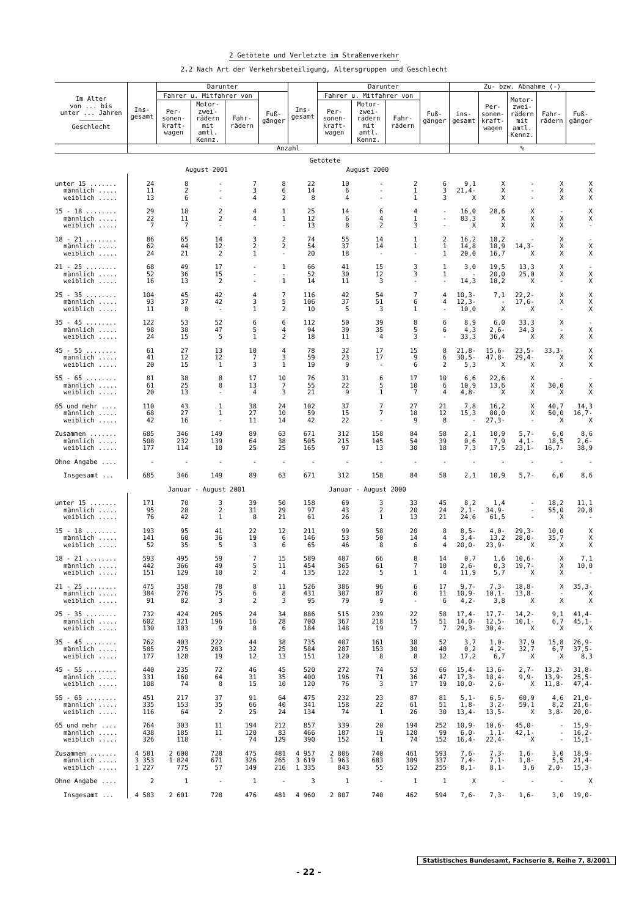2 Getötete und Verletzte im Straßenverkehr
2.2 Nach Art der Verkehrsbeteiligung, Altersgruppen und Geschlecht
| Im Alter von ... bis unter ... Jahren —————— Geschlecht | Ins- gesamt | Darunter | | | | Ins- gesamt | Darunter | | | | Zu- bzw. Abnahme (-) | | | | |
| --- | --- | --- | --- | --- | --- | --- | --- | --- | --- | --- | --- | --- | --- | --- | --- |
| | | Fahrer u. Mitfahrer von | | | Fuß- gänger | | Fahrer u. Mitfahrer von | | | Fuß- gänger | ins- gesamt | Per- sonen- kraft- wagen | Motor- zwei- rädern mit amtl. Kennz. | Fahr- rädern | Fuß- gänger |
| | | Per- sonen- kraft- wagen | Motor- zwei- rädern mit amtl. Kennz. | Fahr- rädern | | | Per- sonen- kraft- wagen | Motor- zwei- rädern mit amtl. Kennz. | Fahr- rädern | | | | | | |
| | Anzahl | | | | | | | | | | % | | | | |
| Getötete | | | | | | | | | | | | | | | |
| | August 2001 | | | | | August 2000 | | | | | | | | | |
| unter 15 ....... | 24 | 8 | - | 7 | 8 | 22 | 10 | - | 2 | 6 | 9,1 | X | - | X | X |
| männlich ..... | 11 | 2 | - | 3 | 6 | 14 | 6 | - | 1 | 3 | 21,4- | X | - | X | X |
| weiblich ..... | 13 | 6 | - | 4 | 2 | 8 | 4 | - | 1 | 3 | X | X | - | X | X |
| 15 - 18 ........ | 29 | 18 | 2 | 4 | 1 | 25 | 14 | 6 | 4 | - | 16,0 | 28,6 | X | - | X |
| männlich ..... | 22 | 11 | 2 | 4 | 1 | 12 | 6 | 4 | 1 | - | 83,3 | X | X | X | X |
| weiblich ..... | 7 | 7 | - | - | - | 13 | 8 | 2 | 3 | - | X | X | X | X | - |
| 18 - 21 ........ | 86 | 65 | 14 | 3 | 2 | 74 | 55 | 14 | 1 | 2 | 16,2 | 18,2 | - | X | - |
| männlich ..... | 62 | 44 | 12 | 2 | 2 | 54 | 37 | 14 | 1 | 1 | 14,8 | 18,9 | 14,3- | X | X |
| weiblich ..... | 24 | 21 | 2 | 1 | - | 20 | 18 | - | - | 1 | 20,0 | 16,7 | X | X | X |
| 21 - 25 ........ | 68 | 49 | 17 | - | 1 | 66 | 41 | 15 | 3 | 1 | 3,0 | 19,5 | 13,3 | X | - |
| männlich ..... | 52 | 36 | 15 | - | - | 52 | 30 | 12 | 3 | 1 | - | 20,0 | 25,0 | X | X |
| weiblich ..... | 16 | 13 | 2 | - | 1 | 14 | 11 | 3 | - | - | 14,3 | 18,2 | X | - | X |
| 25 - 35 ........ | 104 | 45 | 42 | 4 | 7 | 116 | 42 | 54 | 7 | 4 | 10,3- | 7,1 | 22,2- | X | X |
| männlich ..... | 93 | 37 | 42 | 3 | 5 | 106 | 37 | 51 | 6 | 4 | 12,3- | - | 17,6- | X | X |
| weiblich ..... | 11 | 8 | - | 1 | 2 | 10 | 5 | 3 | 1 | - | 10,0 | X | X | - | X |
| 35 - 45 ........ | 122 | 53 | 52 | 6 | 6 | 112 | 50 | 39 | 8 | 6 | 8,9 | 6,0 | 33,3 | X | - |
| männlich ..... | 98 | 38 | 47 | 5 | 4 | 94 | 39 | 35 | 5 | 6 | 4,3 | 2,6- | 34,3 | - | X |
| weiblich ..... | 24 | 15 | 5 | 1 | 2 | 18 | 11 | 4 | 3 | - | 33,3 | 36,4 | X | X | X |
| 45 - 55 ........ | 61 | 27 | 13 | 10 | 4 | 78 | 32 | 17 | 15 | 8 | 21,8- | 15,6- | 23,5- | 33,3- | X |
| männlich ..... | 41 | 12 | 12 | 7 | 3 | 59 | 23 | 17 | 9 | 6 | 30,5- | 47,8- | 29,4- | X | X |
| weiblich ..... | 20 | 15 | 1 | 3 | 1 | 19 | 9 | - | 6 | 2 | 5,3 | X | X | X | X |
| 55 - 65 ........ | 81 | 38 | 8 | 17 | 10 | 76 | 31 | 6 | 17 | 10 | 6,6 | 22,6 | X | - | - |
| männlich ..... | 61 | 25 | 8 | 13 | 7 | 55 | 22 | 5 | 10 | 6 | 10,9 | 13,6 | X | 30,0 | X |
| weiblich ..... | 20 | 13 | - | 4 | 3 | 21 | 9 | 1 | 7 | 4 | 4,8- | X | X | X | X |
| 65 und mehr .... | 110 | 43 | 1 | 38 | 24 | 102 | 37 | 7 | 27 | 21 | 7,8 | 16,2 | X | 40,7 | 14,3 |
| männlich ..... | 68 | 27 | 1 | 27 | 10 | 59 | 15 | 7 | 18 | 12 | 15,3 | 80,0 | X | 50,0 | 16,7- |
| weiblich ..... | 42 | 16 | - | 11 | 14 | 42 | 22 | - | 9 | 8 | - | 27,3- | - | X | X |
| Zusammen ....... | 685 | 346 | 149 | 89 | 63 | 671 | 312 | 158 | 84 | 58 | 2,1 | 10,9 | 5,7- | 6,0 | 8,6 |
| männlich ..... | 508 | 232 | 139 | 64 | 38 | 505 | 215 | 145 | 54 | 39 | 0,6 | 7,9 | 4,1- | 18,5 | 2,6- |
| weiblich ..... | 177 | 114 | 10 | 25 | 25 | 165 | 97 | 13 | 30 | 18 | 7,3 | 17,5 | 23,1- | 16,7- | 38,9 |
| Ohne Angabe .... | - | - | - | - | - | - | - | - | - | - | - | - | - | - | - |
| Insgesamt ... | 685 | 346 | 149 | 89 | 63 | 671 | 312 | 158 | 84 | 58 | 2,1 | 10,9 | 5,7- | 6,0 | 8,6 |
| | Januar - August 2001 | | | | | Januar - August 2000 | | | | | | | | | |
| unter 15 ....... | 171 | 70 | 3 | 39 | 50 | 158 | 69 | 3 | 33 | 45 | 8,2 | 1,4 | - | 18,2 | 11,1 |
| männlich ..... | 95 | 28 | 2 | 31 | 29 | 97 | 43 | 2 | 20 | 24 | 2,1- | 34,9- | - | 55,0 | 20,8 |
| weiblich ..... | 76 | 42 | 1 | 8 | 21 | 61 | 26 | 1 | 13 | 21 | 24,6 | 61,5 | - | X | - |
| 15 - 18 ........ | 193 | 95 | 41 | 22 | 12 | 211 | 99 | 58 | 20 | 8 | 8,5- | 4,0- | 29,3- | 10,0 | X |
| männlich ..... | 141 | 60 | 36 | 19 | 6 | 146 | 53 | 50 | 14 | 4 | 3,4- | 13,2 | 28,0- | 35,7 | X |
| weiblich ..... | 52 | 35 | 5 | 3 | 6 | 65 | 46 | 8 | 6 | 4 | 20,0- | 23,9- | X | X | X |
| 18 - 21 ........ | 593 | 495 | 59 | 7 | 15 | 589 | 487 | 66 | 8 | 14 | 0,7 | 1,6 | 10,6- | X | 7,1 |
| männlich ..... | 442 | 366 | 49 | 5 | 11 | 454 | 365 | 61 | 7 | 10 | 2,6- | 0,3 | 19,7- | X | 10,0 |
| weiblich ..... | 151 | 129 | 10 | 2 | 4 | 135 | 122 | 5 | 1 | 4 | 11,9 | 5,7 | X | X | - |
| 21 - 25 ........ | 475 | 358 | 78 | 8 | 11 | 526 | 386 | 96 | 6 | 17 | 9,7- | 7,3- | 18,8- | X | 35,3- |
| männlich ..... | 384 | 276 | 75 | 6 | 8 | 431 | 307 | 87 | 6 | 11 | 10,9- | 10,1- | 13,8- | - | X |
| weiblich ..... | 91 | 82 | 3 | 2 | 3 | 95 | 79 | 9 | - | 6 | 4,2- | 3,8 | X | X | X |
| 25 - 35 ........ | 732 | 424 | 205 | 24 | 34 | 886 | 515 | 239 | 22 | 58 | 17,4- | 17,7- | 14,2- | 9,1 | 41,4- |
| männlich ..... | 602 | 321 | 196 | 16 | 28 | 700 | 367 | 218 | 15 | 51 | 14,0- | 12,5- | 10,1- | 6,7 | 45,1- |
| weiblich ..... | 130 | 103 | 9 | 8 | 6 | 184 | 148 | 19 | 7 | 7 | 29,3- | 30,4- | X | X | X |
| 35 - 45 ........ | 762 | 403 | 222 | 44 | 38 | 735 | 407 | 161 | 38 | 52 | 3,7 | 1,0- | 37,9 | 15,8 | 26,9- |
| männlich ..... | 585 | 275 | 203 | 32 | 25 | 584 | 287 | 153 | 30 | 40 | 0,2 | 4,2- | 32,7 | 6,7 | 37,5- |
| weiblich ..... | 177 | 128 | 19 | 12 | 13 | 151 | 120 | 8 | 8 | 12 | 17,2 | 6,7 | X | X | 8,3 |
| 45 - 55 ........ | 440 | 235 | 72 | 46 | 45 | 520 | 272 | 74 | 53 | 66 | 15,4- | 13,6- | 2,7- | 13,2- | 31,8- |
| männlich ..... | 331 | 160 | 64 | 31 | 35 | 400 | 196 | 71 | 36 | 47 | 17,3- | 18,4- | 9,9- | 13,9- | 25,5- |
| weiblich ..... | 108 | 74 | 8 | 15 | 10 | 120 | 76 | 3 | 17 | 19 | 10,0- | 2,6- | X | 11,8- | 47,4- |
| 55 - 65 ........ | 451 | 217 | 37 | 91 | 64 | 475 | 232 | 23 | 87 | 81 | 5,1- | 6,5- | 60,9 | 4,6 | 21,0- |
| männlich ..... | 335 | 153 | 35 | 66 | 40 | 341 | 158 | 22 | 61 | 51 | 1,8- | 3,2- | 59,1 | 8,2 | 21,6- |
| weiblich ..... | 116 | 64 | 2 | 25 | 24 | 134 | 74 | 1 | 26 | 30 | 13,4- | 13,5- | X | 3,8- | 20,0- |
| 65 und mehr .... | 764 | 303 | 11 | 194 | 212 | 857 | 339 | 20 | 194 | 252 | 10,9- | 10,6- | 45,0- | - | 15,9- |
| männlich ..... | 438 | 185 | 11 | 120 | 83 | 466 | 187 | 19 | 120 | 99 | 6,0- | 1,1- | 42,1- | - | 16,2- |
| weiblich ..... | 326 | 118 | - | 74 | 129 | 390 | 152 | 1 | 74 | 152 | 16,4- | 22,4- | X | - | 15,1- |
| Zusammen ....... | 4 581 | 2 600 | 728 | 475 | 481 | 4 957 | 2 806 | 740 | 461 | 593 | 7,6- | 7,3- | 1,6- | 3,0 | 18,9- |
| männlich ..... | 3 353 | 1 824 | 671 | 326 | 265 | 3 619 | 1 963 | 683 | 309 | 337 | 7,4- | 7,1- | 1,8- | 5,5 | 21,4- |
| weiblich ..... | 1 227 | 775 | 57 | 149 | 216 | 1 335 | 843 | 55 | 152 | 255 | 8,1- | 8,1- | 3,6 | 2,0- | 15,3- |
| Ohne Angabe .... | 2 | 1 | - | 1 | - | 3 | 1 | - | 1 | 1 | X | - | - | - | X |
| Insgesamt ... | 4 583 | 2 601 | 728 | 476 | 481 | 4 960 | 2 807 | 740 | 462 | 594 | 7,6- | 7,3- | 1,6- | 3,0 | 19,0- |
Statistisches Bundesamt, Fachserie 8, Reihe 7, 8/2001
- 22 -